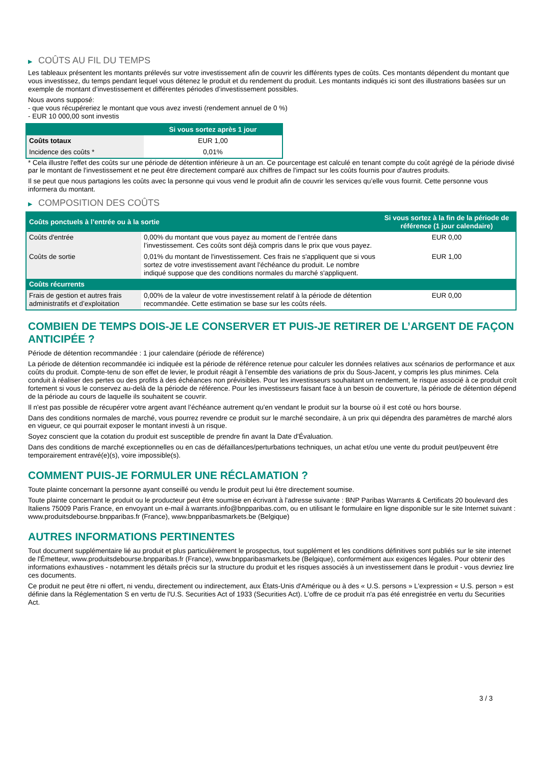▶ COÛTS AU FIL DU TEMPS
Les tableaux présentent les montants prélevés sur votre investissement afin de couvrir les différents types de coûts. Ces montants dépendent du montant que vous investissez, du temps pendant lequel vous détenez le produit et du rendement du produit. Les montants indiqués ici sont des illustrations basées sur un exemple de montant d’investissement et différentes périodes d’investissement possibles.
Nous avons supposé:
- que vous récupéreriez le montant que vous avez investi (rendement annuel de 0 %)
- EUR 10 000,00 sont investis
| | Si vous sortez après 1 jour |
| --- | --- |
| Coûts totaux | EUR 1,00 |
| Incidence des coûts * | 0,01% |
* Cela illustre l'effet des coûts sur une période de détention inférieure à un an. Ce pourcentage est calculé en tenant compte du coût agrégé de la période divisé par le montant de l'investissement et ne peut être directement comparé aux chiffres de l'impact sur les coûts fournis pour d'autres produits.
Il se peut que nous partagions les coûts avec la personne qui vous vend le produit afin de couvrir les services qu’elle vous fournit. Cette personne vous informera du montant.
▶ COMPOSITION DES COÛTS
| Coûts ponctuels à l’entrée ou à la sortie | | Si vous sortez à la fin de la période de référence (1 jour calendaire) |
| --- | --- | --- |
| Coûts d'entrée | 0,00% du montant que vous payez au moment de l’entrée dans l’investissement. Ces coûts sont déjà compris dans le prix que vous payez. | EUR 0,00 |
| Coûts de sortie | 0,01% du montant de l'investissement. Ces frais ne s'appliquent que si vous sortez de votre investissement avant l'échéance du produit. Le nombre indiqué suppose que des conditions normales du marché s'appliquent. | EUR 1,00 |
| Coûts récurrents | | |
| Frais de gestion et autres frais administratifs et d’exploitation | 0,00% de la valeur de votre investissement relatif à la période de détention recommandée. Cette estimation se base sur les coûts réels. | EUR 0,00 |
COMBIEN DE TEMPS DOIS-JE LE CONSERVER ET PUIS-JE RETIRER DE L’ARGENT DE FAÇON ANTICIPÉE ?
Période de détention recommandée : 1 jour calendaire (période de référence)
La période de détention recommandée ici indiquée est la période de référence retenue pour calculer les données relatives aux scénarios de performance et aux coûts du produit. Compte-tenu de son effet de levier, le produit réagit à l’ensemble des variations de prix du Sous-Jacent, y compris les plus minimes. Cela conduit à réaliser des pertes ou des profits à des échéances non prévisibles. Pour les investisseurs souhaitant un rendement, le risque associé à ce produit croît fortement si vous le conservez au-delà de la période de référence. Pour les investisseurs faisant face à un besoin de couverture, la période de détention dépend de la période au cours de laquelle ils souhaitent se couvrir.
Il n'est pas possible de récupérer votre argent avant l’échéance autrement qu'en vendant le produit sur la bourse où il est coté ou hors bourse.
Dans des conditions normales de marché, vous pourrez revendre ce produit sur le marché secondaire, à un prix qui dépendra des paramètres de marché alors en vigueur, ce qui pourrait exposer le montant investi à un risque.
Soyez conscient que la cotation du produit est susceptible de prendre fin avant la Date d'Évaluation.
Dans des conditions de marché exceptionnelles ou en cas de défaillances/perturbations techniques, un achat et/ou une vente du produit peut/peuvent être temporairement entravé(e)(s), voire impossible(s).
COMMENT PUIS-JE FORMULER UNE RÉCLAMATION ?
Toute plainte concernant la personne ayant conseillé ou vendu le produit peut lui être directement soumise.
Toute plainte concernant le produit ou le producteur peut être soumise en écrivant à l'adresse suivante : BNP Paribas Warrants & Certificats 20 boulevard des Italiens 75009 Paris France, en envoyant un e-mail à warrants.info@bnpparibas.com, ou en utilisant le formulaire en ligne disponible sur le site Internet suivant : www.produitsdebourse.bnpparibas.fr (France), www.bnpparibasmarkets.be (Belgique)
AUTRES INFORMATIONS PERTINENTES
Tout document supplémentaire lié au produit et plus particulièrement le prospectus, tout supplément et les conditions définitives sont publiés sur le site internet de l'Émetteur, www.produitsdebourse.bnpparibas.fr (France), www.bnpparibasmarkets.be (Belgique), conformément aux exigences légales. Pour obtenir des informations exhaustives - notamment les détails précis sur la structure du produit et les risques associés à un investissement dans le produit - vous devriez lire ces documents.
Ce produit ne peut être ni offert, ni vendu, directement ou indirectement, aux États-Unis d'Amérique ou à des « U.S. persons » L'expression « U.S. person » est définie dans la Réglementation S en vertu de l'U.S. Securities Act of 1933 (Securities Act). L'offre de ce produit n'a pas été enregistrée en vertu du Securities Act.
3 / 3